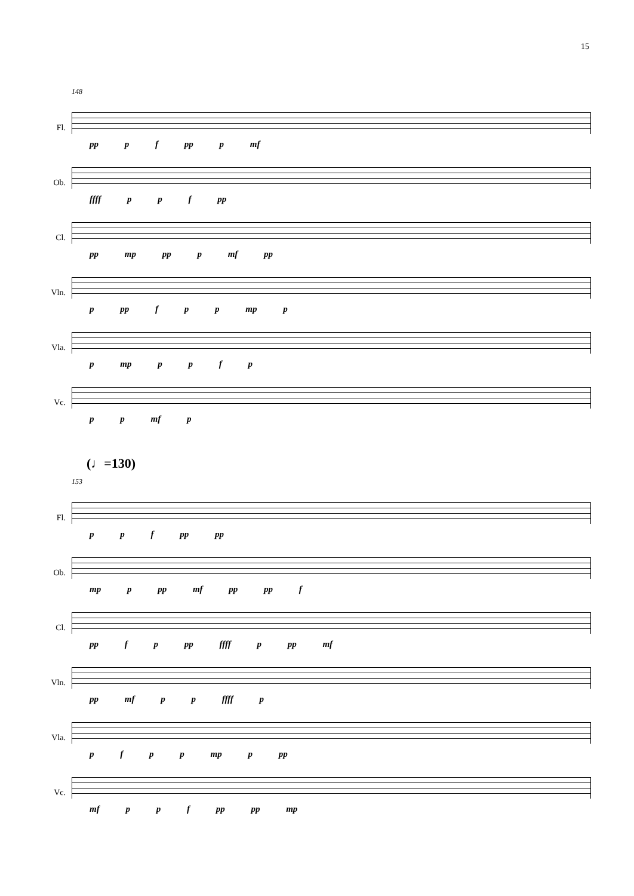15
148
Fl.
pp p f pp p mf
Ob.
ffff p p f pp
Cl.
pp mp pp p mf pp
Vln.
p pp f p p mp p
Vla.
p mp p p f p
Vc.
p p mf p
(♩=130)
153
Fl.
p p f pp pp
Ob.
mp p pp mf pp pp f
Cl.
pp f p pp ffff p pp mf
Vln.
pp mf p p ffff p
Vla.
p f p p mp p pp
Vc.
mf p p f pp pp mp